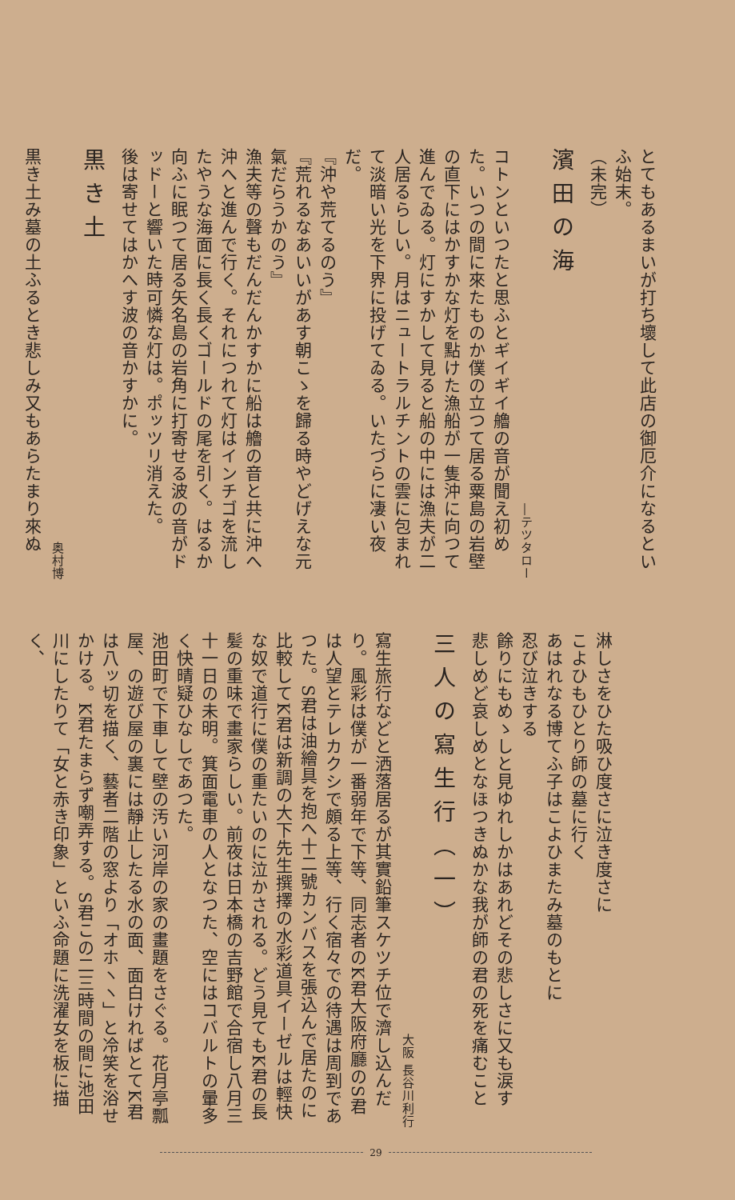とてもあるまいが打ち壞して此店の御厄介になるといふ始末。
（未完）
濱田の海
―テツタロー
コトンといつたと思ふとギイギイ艪の音が聞え初めた。いつの間に來たものか僕の立つて居る粟島の岩壁の直下にはかすかな灯を點けた漁船が一隻沖に向つて進んでゐる。灯にすかして見ると船の中には漁夫が二人居るらしい。月はニュートラルチントの雲に包まれて淡暗い光を下界に投げてゐる。いたづらに凄い夜だ。
『沖や荒てるのう』
『荒れるなあいいがあす朝こゝを歸る時やどげえな元氣だらうかのう』
漁夫等の聲もだんだんかすかに船は艪の音と共に沖へ沖へと進んで行く。それにつれて灯はインチゴを流したやうな海面に長く長くゴールドの尾を引く。はるか向ふに眠つて居る矢名島の岩角に打寄せる波の音がドッドーと響いた時可憐な灯は。ポッツリ消えた。
後は寄せてはかへす波の音かすかに。
黒き土
奥村博
黒き土み墓の土ふるとき悲しみ又もあらたまり來ぬ
淋しさをひた吸ひ度さに泣き度さに
こよひもひとり師の墓に行く
あはれなる博てふ子はこよひまたみ墓のもとに
忍び泣きする
餘りにもめゝしと見ゆれしかはあれどその悲しさに又も涙す
悲しめど哀しめとなほつきぬかな我が師の君の死を痛むこと
三人の寫生行（一）
大阪 長谷川利行
寫生旅行などと洒落居るが其實鉛筆スケツチ位で濟し込んだり。風彩は僕が一番弱年で下等、同志者のK君大阪府廳のS君は人望とテレカクシで頗る上等、行く宿々での待遇は周到であつた。S君は油繪具を抱へ十二號カンバスを張込んで居たのに比較してK君は新調の大下先生撰擇の水彩道具イーゼルは輕快な奴で道行に僕の重たいのに泣かされる。どう見てもK君の長髪の重味で畫家らしい。前夜は日本橋の吉野館で合宿し八月三十一日の未明。箕面電車の人となつた、空にはコバルトの暈多く快晴疑ひなしであつた。
池田町で下車して壁の汚い河岸の家の畫題をさぐる。花月亭瓢屋、の遊び屋の裏には靜止したる水の面、面白ければとてK君は八ッ切を描く、藝者二階の窓より「オホヽヽ」と冷笑を浴せかける。K君たまらず嘲弄する。S君この二三時間の間に池田川にしたりて「女と赤き印象」といふ命題に洗濯女を板に描く、
29